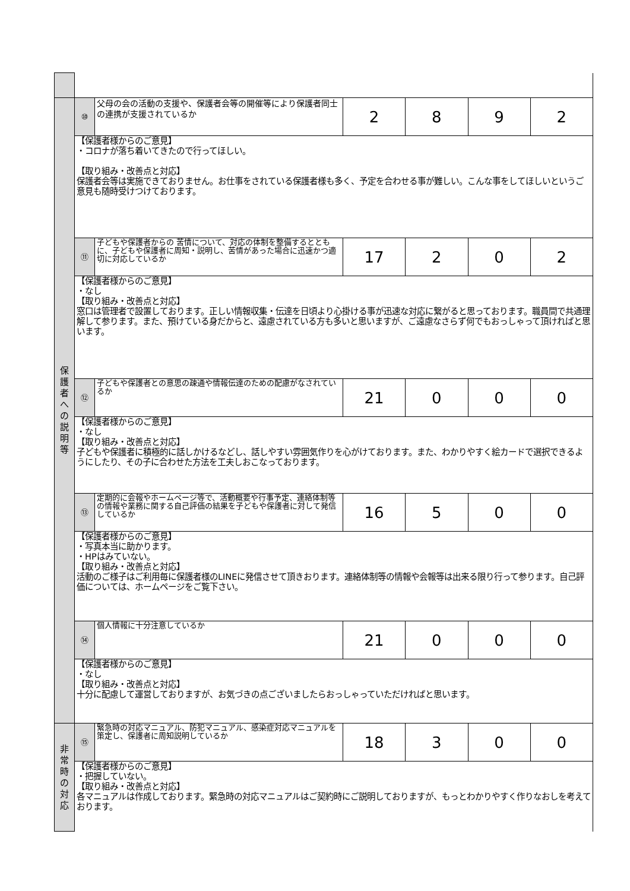| 保 護 者 へ の 説 明 等 | ⑩ | 父母の会の活動の支援や、保護者会等の開催等により保護者同士の連携が支援されているか | 2 | 8 | 9 | 2 |
| | 【保護者様からのご意見】 ・コロナが落ち着いてきたので行ってほしい。 【取り組み・改善点と対応】 保護者会等は実施できておりません。お仕事をされている保護者様も多く、予定を合わせる事が難しい。こんな事をしてほしいというご意見も随時受けつけております。 | | | | | |
| | ⑪ | 子どもや保護者からの 苦情について、対応の体制を整備するとともに、子どもや保護者に周知・説明し、苦情があった場合に迅速かつ適切に対応しているか | 17 | 2 | 0 | 2 |
| | 【保護者様からのご意見】 ・なし 【取り組み・改善点と対応】 窓口は管理者で設置しております。正しい情報収集・伝達を日頃より心掛ける事が迅速な対応に繋がると思っております。職員間で共通理解して参ります。また、預けている身だからと、遠慮されている方も多いと思いますが、ご遠慮なさらず何でもおっしゃって頂ければと思います。 | | | | | |
| | ⑫ | 子どもや保護者との意思の疎通や情報伝達のための配慮がなされているか | 21 | 0 | 0 | 0 |
| | 【保護者様からのご意見】 ・なし 【取り組み・改善点と対応】 子どもや保護者に積極的に話しかけるなどし、話しやすい雰囲気作りを心がけております。また、わかりやすく絵カードで選択できるようにしたり、その子に合わせた方法を工夫しおこなっております。 | | | | | |
| | ⑬ | 定期的に会報やホームページ等で、活動概要や行事予定、連絡体制等の情報や業務に関する自己評価の結果を子どもや保護者に対して発信しているか | 16 | 5 | 0 | 0 |
| | 【保護者様からのご意見】 ・写真本当に助かります。 ・HPはみていない。 【取り組み・改善点と対応】 活動のご様子はご利用毎に保護者様のLINEに発信させて頂きおります。連絡体制等の情報や会報等は出来る限り行って参ります。自己評価については、ホームページをご覧下さい。 | | | | | |
| | ⑭ | 個人情報に十分注意しているか | 21 | 0 | 0 | 0 |
| | 【保護者様からのご意見】 ・なし 【取り組み・改善点と対応】 十分に配慮して運営しておりますが、お気づきの点ございましたらおっしゃっていただければと思います。 | | | | | |
| 非 常 時 の 対 応 | ⑮ | 緊急時の対応マニュアル、防犯マニュアル、感染症対応マニュアルを策定し、保護者に周知説明しているか | 18 | 3 | 0 | 0 |
| | 【保護者様からのご意見】 ・把握していない。 【取り組み・改善点と対応】 各マニュアルは作成しております。緊急時の対応マニュアルはご契約時にご説明しておりますが、もっとわかりやすく作りなおしを考えております。 | | | | | |